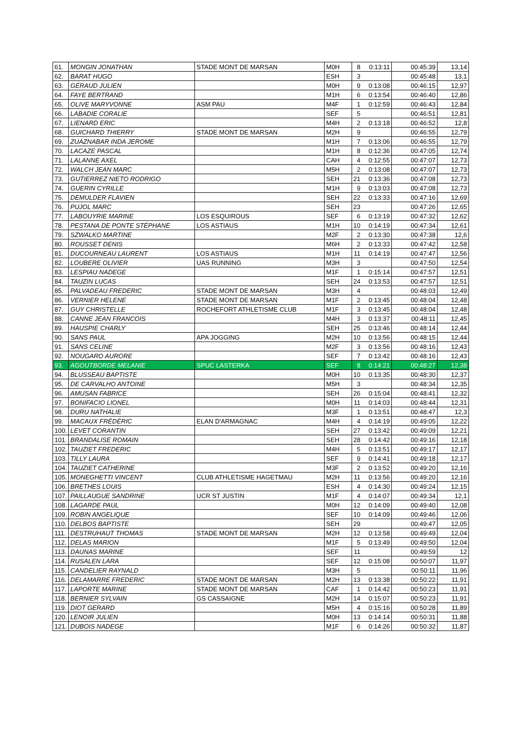| 61. | MONGIN JONATHAN | STADE MONT DE MARSAN | M0H | 8 | 0:13:11 | 00:45:39 | 13,14 |
| 62. | BARAT HUGO | | ESH | 3 | | 00:45:48 | 13,1 |
| 63. | GÉRAUD JULIEN | | M0H | 9 | 0:13:08 | 00:46:15 | 12,97 |
| 64. | FAYE BERTRAND | | M1H | 6 | 0:13:54 | 00:46:40 | 12,86 |
| 65. | OLIVE MARYVONNE | ASM PAU | M4F | 1 | 0:12:59 | 00:46:43 | 12,84 |
| 66. | LABADIE CORALIE | | SEF | 5 | | 00:46:51 | 12,81 |
| 67. | LIENARD ERIC | | M4H | 2 | 0:13:18 | 00:46:52 | 12,8 |
| 68. | GUICHARD THIERRY | STADE MONT DE MARSAN | M2H | 9 | | 00:46:55 | 12,79 |
| 69. | ZUAZNABAR INDA JEROME | | M1H | 7 | 0:13:06 | 00:46:55 | 12,79 |
| 70. | LACAZE PASCAL | | M1H | 8 | 0:12:36 | 00:47:05 | 12,74 |
| 71. | LALANNE AXEL | | CAH | 4 | 0:12:55 | 00:47:07 | 12,73 |
| 72. | WALCH JEAN MARC | | M5H | 2 | 0:13:08 | 00:47:07 | 12,73 |
| 73. | GUTIERREZ NIETO RODRIGO | | SEH | 21 | 0:13:36 | 00:47:08 | 12,73 |
| 74. | GUERIN CYRILLE | | M1H | 9 | 0:13:03 | 00:47:08 | 12,73 |
| 75. | DEMULDER FLAVIEN | | SEH | 22 | 0:13:33 | 00:47:16 | 12,69 |
| 76. | PUJOL MARC | | SEH | 23 | | 00:47:26 | 12,65 |
| 77. | LABOUYRIE MARINE | LOS ESQUIROUS | SEF | 6 | 0:13:19 | 00:47:32 | 12,62 |
| 78. | PESTANA DE PONTE STÉPHANE | LOS ASTIAUS | M1H | 10 | 0:14:19 | 00:47:34 | 12,61 |
| 79. | SZWALKO MARTINE | | M2F | 2 | 0:13:30 | 00:47:38 | 12,6 |
| 80. | ROUSSET DENIS | | M6H | 2 | 0:13:33 | 00:47:42 | 12,58 |
| 81. | DUCOURNEAU LAURENT | LOS ASTIAUS | M1H | 11 | 0:14:19 | 00:47:47 | 12,56 |
| 82. | LOUBERE OLIVIER | UAS RUNNING | M3H | 3 | | 00:47:50 | 12,54 |
| 83. | LESPIAU NADEGE | | M1F | 1 | 0:15:14 | 00:47:57 | 12,51 |
| 84. | TAUZIN LUCAS | | SEH | 24 | 0:13:53 | 00:47:57 | 12,51 |
| 85. | PALVADEAU FREDERIC | STADE MONT DE MARSAN | M3H | 4 | | 00:48:03 | 12,49 |
| 86. | VERNIER HELENE | STADE MONT DE MARSAN | M1F | 2 | 0:13:45 | 00:48:04 | 12,48 |
| 87. | GUY CHRISTELLE | ROCHEFORT ATHLETISME CLUB | M1F | 3 | 0:13:45 | 00:48:04 | 12,48 |
| 88. | CANNE JEAN FRANCOIS | | M4H | 3 | 0:13:37 | 00:48:11 | 12,45 |
| 89. | HAUSPIE CHARLY | | SEH | 25 | 0:13:46 | 00:48:14 | 12,44 |
| 90. | SANS PAUL | APA JOGGING | M2H | 10 | 0:13:56 | 00:48:15 | 12,44 |
| 91. | SANS CELINE | | M2F | 3 | 0:13:56 | 00:48:16 | 12,43 |
| 92. | NOUGARO AURORE | | SEF | 7 | 0:13:42 | 00:48:16 | 12,43 |
| 93. | AGOUTBORDE MELANIE | SPUC LASTERKA | SEF | 8 | 0:14:21 | 00:48:27 | 12,38 |
| 94. | BLUSSEAU BAPTISTE | | M0H | 10 | 0:13:35 | 00:48:30 | 12,37 |
| 95. | DE CARVALHO ANTOINE | | M5H | 3 | | 00:48:34 | 12,35 |
| 96. | AMUSAN FABRICE | | SEH | 26 | 0:15:04 | 00:48:41 | 12,32 |
| 97. | BONIFACIO LIONEL | | M0H | 11 | 0:14:03 | 00:48:44 | 12,31 |
| 98. | DURU NATHALIE | | M3F | 1 | 0:13:51 | 00:48:47 | 12,3 |
| 99. | MACAUX FRÉDÉRIC | ELAN D'ARMAGNAC | M4H | 4 | 0:14:19 | 00:49:05 | 12,22 |
| 100. | LEVET CORANTIN | | SEH | 27 | 0:13:42 | 00:49:09 | 12,21 |
| 101. | BRANDALISE ROMAIN | | SEH | 28 | 0:14:42 | 00:49:16 | 12,18 |
| 102. | TAUZIET FREDERIC | | M4H | 5 | 0:13:51 | 00:49:17 | 12,17 |
| 103. | TILLY LAURA | | SEF | 9 | 0:14:41 | 00:49:18 | 12,17 |
| 104. | TAUZIET CATHERINE | | M3F | 2 | 0:13:52 | 00:49:20 | 12,16 |
| 105. | MONEGHETTI VINCENT | CLUB ATHLETISME HAGETMAU | M2H | 11 | 0:13:56 | 00:49:20 | 12,16 |
| 106. | BRETHES LOUIS | | ESH | 4 | 0:14:30 | 00:49:24 | 12,15 |
| 107. | PAILLAUGUE SANDRINE | UCR ST JUSTIN | M1F | 4 | 0:14:07 | 00:49:34 | 12,1 |
| 108. | LAGARDE PAUL | | M0H | 12 | 0:14:09 | 00:49:40 | 12,08 |
| 109. | ROBIN ANGELIQUE | | SEF | 10 | 0:14:09 | 00:49:46 | 12,06 |
| 110. | DELBOS BAPTISTE | | SEH | 29 | | 00:49:47 | 12,05 |
| 111. | DESTRUHAUT THOMAS | STADE MONT DE MARSAN | M2H | 12 | 0:13:58 | 00:49:49 | 12,04 |
| 112. | DELAS MARION | | M1F | 5 | 0:13:49 | 00:49:50 | 12,04 |
| 113. | DAUNAS MARINE | | SEF | 11 | | 00:49:59 | 12 |
| 114. | RUSALEN LARA | | SEF | 12 | 0:15:08 | 00:50:07 | 11,97 |
| 115. | CANDELIER RAYNALD | | M3H | 5 | | 00:50:11 | 11,96 |
| 116. | DELAMARRE FREDERIC | STADE MONT DE MARSAN | M2H | 13 | 0:13:38 | 00:50:22 | 11,91 |
| 117. | LAPORTE MARINE | STADE MONT DE MARSAN | CAF | 1 | 0:14:42 | 00:50:23 | 11,91 |
| 118. | BERNIER SYLVAIN | GS CASSAIGNE | M2H | 14 | 0:15:07 | 00:50:23 | 11,91 |
| 119. | DIOT GERARD | | M5H | 4 | 0:15:16 | 00:50:28 | 11,89 |
| 120. | LENOIR JULIEN | | M0H | 13 | 0:14:14 | 00:50:31 | 11,88 |
| 121. | DUBOIS NADEGE | | M1F | 6 | 0:14:26 | 00:50:32 | 11,87 |